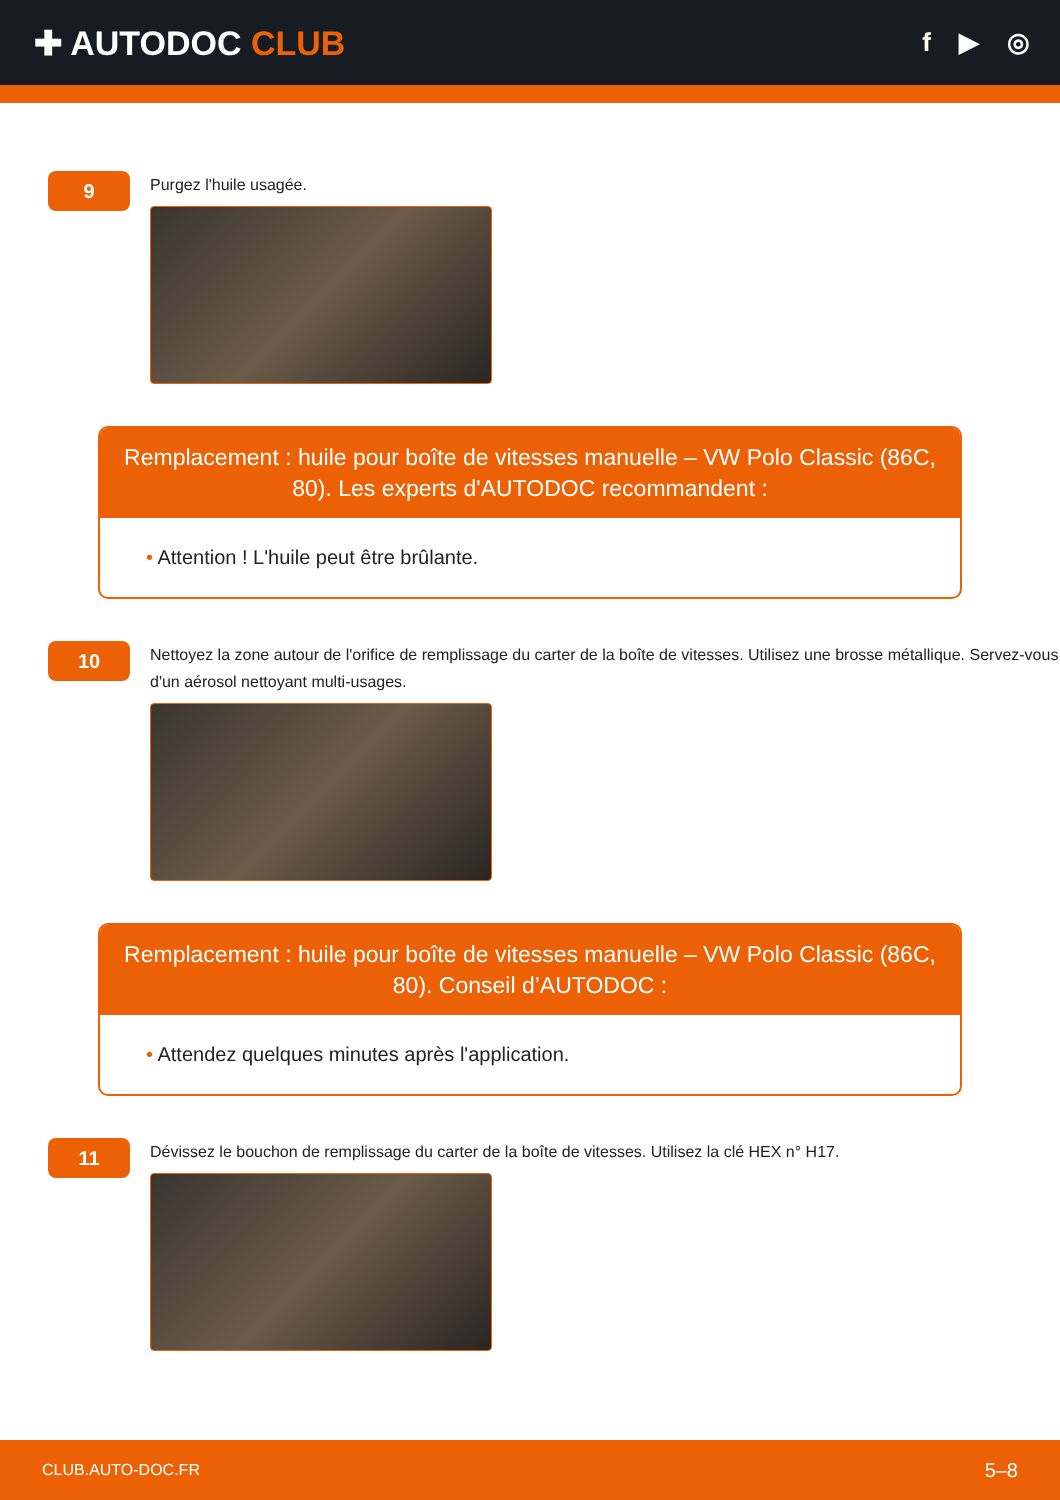✚ AUTODOC CLUB
f ▶ ◎
9
Purgez l'huile usagée.
Remplacement : huile pour boîte de vitesses manuelle – VW Polo Classic (86C, 80). Les experts d'AUTODOC recommandent :
• Attention ! L'huile peut être brûlante.
10
Nettoyez la zone autour de l'orifice de remplissage du carter de la boîte de vitesses. Utilisez une brosse métallique. Servez-vous d'un aérosol nettoyant multi-usages.
Remplacement : huile pour boîte de vitesses manuelle – VW Polo Classic (86C, 80). Conseil d’AUTODOC :
• Attendez quelques minutes après l'application.
11
Dévissez le bouchon de remplissage du carter de la boîte de vitesses. Utilisez la clé HEX n° H17.
CLUB.AUTO-DOC.FR 5–8